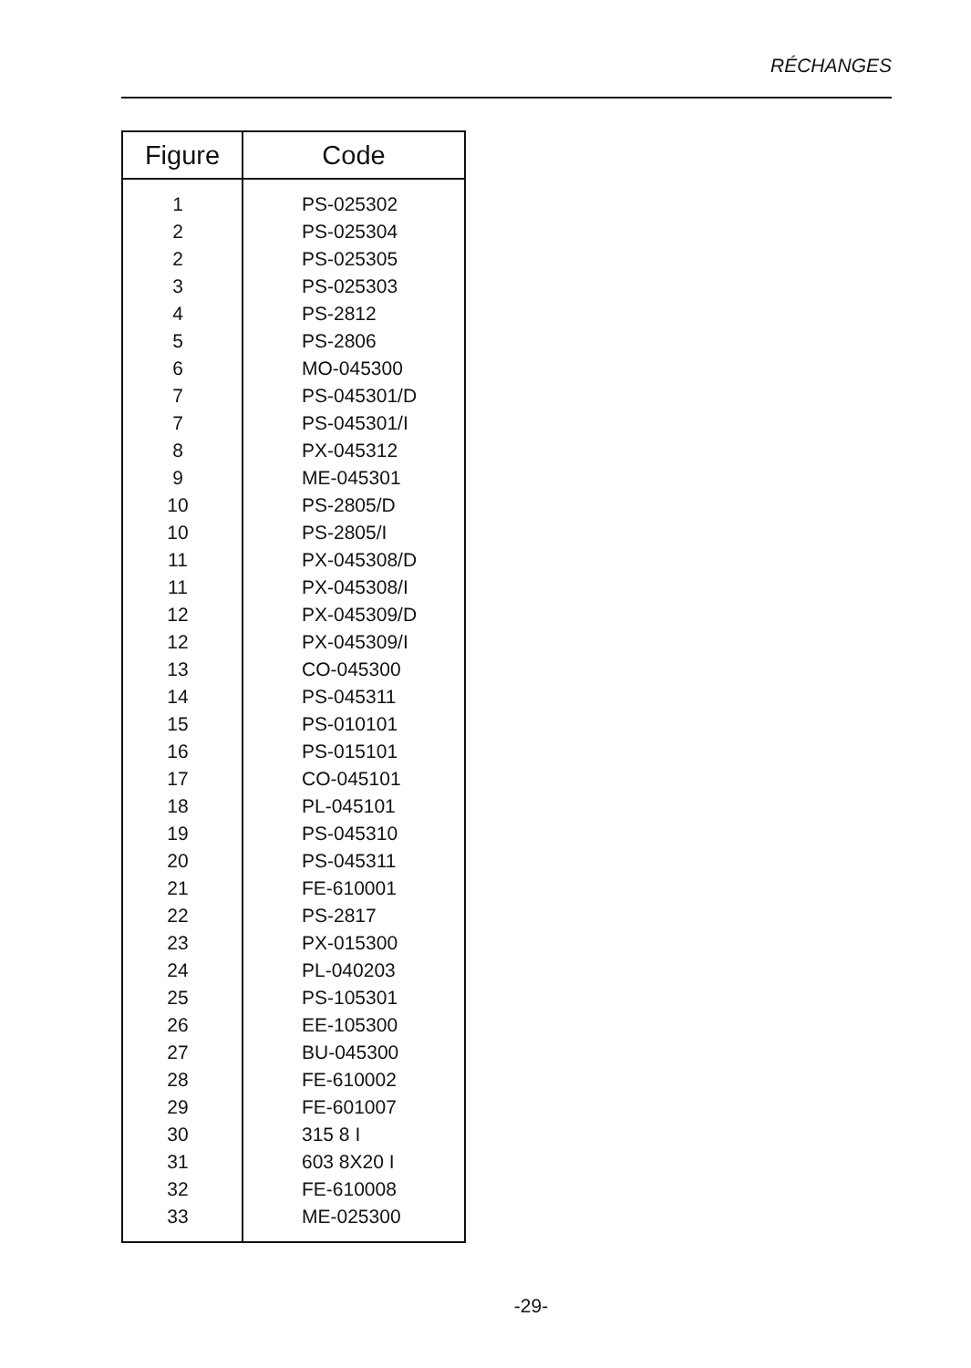RÉCHANGES
| Figure | Code |
| --- | --- |
| 1 | PS-025302 |
| 2 | PS-025304 |
| 2 | PS-025305 |
| 3 | PS-025303 |
| 4 | PS-2812 |
| 5 | PS-2806 |
| 6 | MO-045300 |
| 7 | PS-045301/D |
| 7 | PS-045301/I |
| 8 | PX-045312 |
| 9 | ME-045301 |
| 10 | PS-2805/D |
| 10 | PS-2805/I |
| 11 | PX-045308/D |
| 11 | PX-045308/I |
| 12 | PX-045309/D |
| 12 | PX-045309/I |
| 13 | CO-045300 |
| 14 | PS-045311 |
| 15 | PS-010101 |
| 16 | PS-015101 |
| 17 | CO-045101 |
| 18 | PL-045101 |
| 19 | PS-045310 |
| 20 | PS-045311 |
| 21 | FE-610001 |
| 22 | PS-2817 |
| 23 | PX-015300 |
| 24 | PL-040203 |
| 25 | PS-105301 |
| 26 | EE-105300 |
| 27 | BU-045300 |
| 28 | FE-610002 |
| 29 | FE-601007 |
| 30 | 315 8 I |
| 31 | 603 8X20 I |
| 32 | FE-610008 |
| 33 | ME-025300 |
-29-